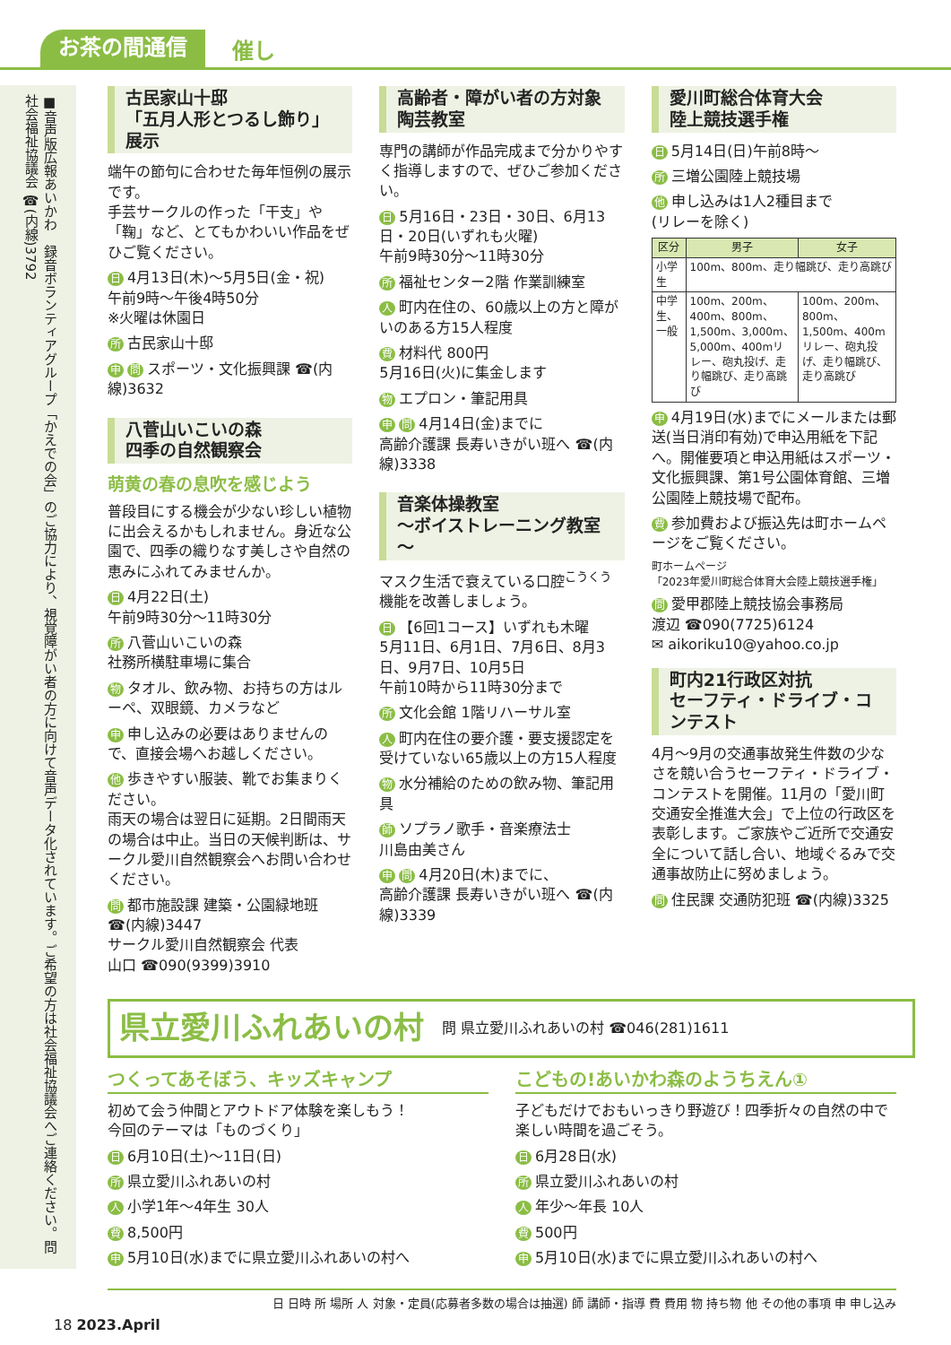お茶の間通信 催し
■音声版広報あいかわ　録音ボランティアグループ「かえでの会」のご協力により、視覚障がい者の方に向けて音声データ化されています。ご希望の方は社会福祉協議会へご連絡ください。問 社会福祉協議会 ☎(内線)3792
古民家山十邸
「五月人形とつるし飾り」展示
端午の節句に合わせた毎年恒例の展示です。
手芸サークルの作った「干支」や「鞠」など、とてもかわいい作品をぜひご覧ください。
日 4月13日(木)～5月5日(金・祝)
午前9時～午後4時50分
※火曜は休園日
所古民家山十邸
申問 スポーツ・文化振興課 ☎(内線)3632
八菅山いこいの森
四季の自然観察会
萌黄の春の息吹を感じよう
普段目にする機会が少ない珍しい植物に出会えるかもしれません。身近な公園で、四季の織りなす美しさや自然の恵みにふれてみませんか。
日 4月22日(土)
午前9時30分～11時30分
所八菅山いこいの森
社務所横駐車場に集合
物タオル、飲み物、お持ちの方はルーペ、双眼鏡、カメラなど
申申し込みの必要はありませんので、直接会場へお越しください。
他歩きやすい服装、靴でお集まりください。
雨天の場合は翌日に延期。2日間雨天の場合は中止。当日の天候判断は、サークル愛川自然観察会へお問い合わせください。
問都市施設課 建築・公園緑地班 ☎(内線)3447
サークル愛川自然観察会 代表
山口 ☎090(9399)3910
高齢者・障がい者の方対象
陶芸教室
専門の講師が作品完成まで分かりやすく指導しますので、ぜひご参加ください。
日 5月16日・23日・30日、6月13日・20日(いずれも火曜)
午前9時30分～11時30分
所福祉センター2階 作業訓練室
人町内在住の、60歳以上の方と障がいのある方15人程度
費材料代 800円
5月16日(火)に集金します
物エプロン・筆記用具
申問 4月14日(金)までに
高齢介護課 長寿いきがい班へ ☎(内線)3338
音楽体操教室
～ボイストレーニング教室～
マスク生活で衰えている口腔<sup>こうくう</sup>機能を改善しましょう。
日 【6回1コース】いずれも木曜
5月11日、6月1日、7月6日、8月3日、9月7日、10月5日
午前10時から11時30分まで
所文化会館 1階リハーサル室
人町内在住の要介護・要支援認定を受けていない65歳以上の方15人程度
物水分補給のための飲み物、筆記用具
師ソプラノ歌手・音楽療法士
川島由美さん
申問 4月20日(木)までに、
高齢介護課 長寿いきがい班へ ☎(内線)3339
愛川町総合体育大会
陸上競技選手権
日 5月14日(日)午前8時～
所三増公園陸上競技場
他申し込みは1人2種目まで
(リレーを除く)
| 区分 | 男子 | 女子 |
| --- | --- | --- |
| 小学生 | 100m、800m、走り幅跳び、走り高跳び | |
| 中学生、一般 | 100m、200m、400m、800m、1,500m、3,000m、5,000m、400mリレー、砲丸投げ、走り幅跳び、走り高跳び | 100m、200m、800m、1,500m、400mリレー、砲丸投げ、走り幅跳び、走り高跳び |
申 4月19日(水)までにメールまたは郵送(当日消印有効)で申込用紙を下記へ。開催要項と申込用紙はスポーツ・文化振興課、第1号公園体育館、三増公園陸上競技場で配布。
費参加費および振込先は町ホームページをご覧ください。
町ホームページ
「2023年愛川町総合体育大会陸上競技選手権」
問愛甲郡陸上競技協会事務局
渡辺 ☎090(7725)6124
✉ aikoriku10@yahoo.co.jp
町内21行政区対抗
セーフティ・ドライブ・コンテスト
4月～9月の交通事故発生件数の少なさを競い合うセーフティ・ドライブ・コンテストを開催。11月の「愛川町交通安全推進大会」で上位の行政区を表彰します。ご家族やご近所で交通安全について話し合い、地域ぐるみで交通事故防止に努めましょう。
問住民課 交通防犯班 ☎(内線)3325
県立愛川ふれあいの村 問 県立愛川ふれあいの村 ☎046(281)1611
つくってあそぼう、キッズキャンプ
初めて会う仲間とアウトドア体験を楽しもう！
今回のテーマは「ものづくり」
日 6月10日(土)～11日(日)
所県立愛川ふれあいの村
人小学1年～4年生 30人
費 8,500円
申 5月10日(水)までに県立愛川ふれあいの村へ
こどもの!あいかわ森のようちえん①
子どもだけでおもいっきり野遊び！四季折々の自然の中で楽しい時間を過ごそう。
日 6月28日(水)
所県立愛川ふれあいの村
人年少～年長 10人
費 500円
申 5月10日(水)までに県立愛川ふれあいの村へ
日 日時 所 場所 人 対象・定員(応募者多数の場合は抽選) 師 講師・指導 費 費用 物 持ち物 他 その他の事項 申 申し込み
18 2023.April